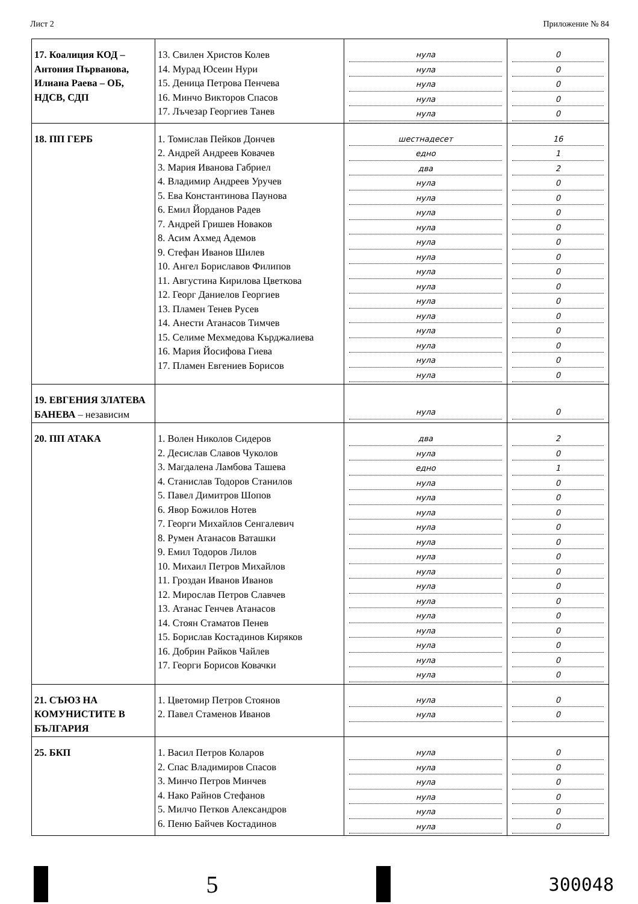Лист 2 Приложение № 84
| 17. Коалиция КОД – Антония Първанова, Илиана Раева – ОБ, НДСВ, СДП | 13. Свилен Христов Колев 14. Мурад Юсеин Нури 15. Деница Петрова Пенчева 16. Минчо Викторов Спасов 17. Лъчезар Георгиев Танев | нула нула нула нула нула | 0 0 0 0 0 |
| 18. ПП ГЕРБ | 1. Томислав Пейков Дончев 2. Андрей Андреев Ковачев 3. Мария Иванова Габриел 4. Владимир Андреев Уручев 5. Ева Константинова Паунова 6. Емил Йорданов Радев 7. Андрей Гришев Новаков 8. Асим Ахмед Адемов 9. Стефан Иванов Шилев 10. Ангел Бориславов Филипов 11. Августина Кирилова Цветкова 12. Георг Даниелов Георгиев 13. Пламен Тенев Русев 14. Анести Атанасов Тимчев 15. Селиме Мехмедова Кърджалиева 16. Мария Йосифова Гиева 17. Пламен Евгениев Борисов | шестнадесет едно два нула нула нула нула нула нула нула нула нула нула нула нула нула нула | 16 1 2 0 0 0 0 0 0 0 0 0 0 0 0 0 0 |
| 19. ЕВГЕНИЯ ЗЛАТЕВА БАНЕВА – независим | | нула | 0 |
| 20. ПП АТАКА | 1. Волен Николов Сидеров 2. Десислав Славов Чуколов 3. Магдалена Ламбова Ташева 4. Станислав Тодоров Станилов 5. Павел Димитров Шопов 6. Явор Божилов Нотев 7. Георги Михайлов Сенгалевич 8. Румен Атанасов Ваташки 9. Емил Тодоров Лилов 10. Михаил Петров Михайлов 11. Гроздан Иванов Иванов 12. Мирослав Петров Славчев 13. Атанас Генчев Атанасов 14. Стоян Стаматов Пенев 15. Борислав Костадинов Киряков 16. Добрин Райков Чайлев 17. Георги Борисов Ковачки | два нула едно нула нула нула нула нула нула нула нула нула нула нула нула нула нула | 2 0 1 0 0 0 0 0 0 0 0 0 0 0 0 0 0 |
| 21. СЪЮЗ НА КОМУНИСТИТЕ В БЪЛГАРИЯ | 1. Цветомир Петров Стоянов 2. Павел Стаменов Иванов | нула нула | 0 0 |
| 25. БКП | 1. Васил Петров Коларов 2. Спас Владимиров Спасов 3. Минчо Петров Минчев 4. Нако Райнов Стефанов 5. Милчо Петков Александров 6. Пеню Байчев Костадинов | нула нула нула нула нула нула | 0 0 0 0 0 0 |
5
300048